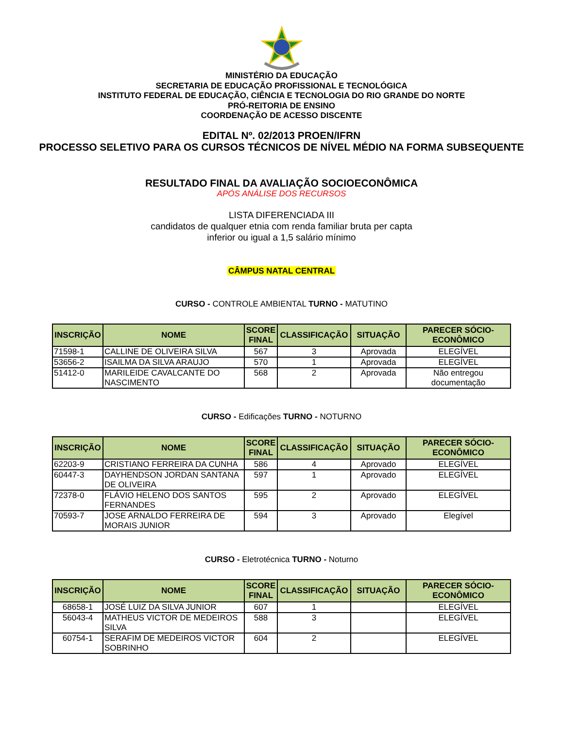MINISTÉRIO DA EDUCAÇÃO
SECRETARIA DE EDUCAÇÃO PROFISSIONAL E TECNOLÓGICA
INSTITUTO FEDERAL DE EDUCAÇÃO, CIÊNCIA E TECNOLOGIA DO RIO GRANDE DO NORTE
PRÓ-REITORIA DE ENSINO
COORDENAÇÃO DE ACESSO DISCENTE
EDITAL Nº. 02/2013 PROEN/IFRN
PROCESSO SELETIVO PARA OS CURSOS TÉCNICOS DE NÍVEL MÉDIO NA FORMA SUBSEQUENTE
RESULTADO FINAL DA AVALIAÇÃO SOCIOECONÔMICA
APÓS ANÁLISE DOS RECURSOS
LISTA DIFERENCIADA III
candidatos de qualquer etnia com renda familiar bruta per capta
inferior ou igual a 1,5 salário mínimo
CÂMPUS NATAL CENTRAL
CURSO - CONTROLE AMBIENTAL TURNO - MATUTINO
| INSCRIÇÃO | NOME | SCORE FINAL | CLASSIFICAÇÃO | SITUAÇÃO | PARECER SÓCIO-ECONÔMICO |
| --- | --- | --- | --- | --- | --- |
| 71598-1 | CALLINE DE OLIVEIRA SILVA | 567 | 3 | Aprovada | ELEGÍVEL |
| 53656-2 | ISAILMA DA SILVA ARAUJO | 570 | 1 | Aprovada | ELEGÍVEL |
| 51412-0 | MARILEIDE CAVALCANTE DO NASCIMENTO | 568 | 2 | Aprovada | Não entregou documentação |
CURSO - Edificações TURNO - NOTURNO
| INSCRIÇÃO | NOME | SCORE FINAL | CLASSIFICAÇÃO | SITUAÇÃO | PARECER SÓCIO-ECONÔMICO |
| --- | --- | --- | --- | --- | --- |
| 62203-9 | CRISTIANO FERREIRA DA CUNHA | 586 | 4 | Aprovado | ELEGÍVEL |
| 60447-3 | DAYHENDSON JORDAN SANTANA DE OLIVEIRA | 597 | 1 | Aprovado | ELEGÍVEL |
| 72378-0 | FLÁVIO HELENO DOS SANTOS FERNANDES | 595 | 2 | Aprovado | ELEGÍVEL |
| 70593-7 | JOSE ARNALDO FERREIRA DE MORAIS JUNIOR | 594 | 3 | Aprovado | Elegível |
CURSO - Eletrotécnica TURNO - Noturno
| INSCRIÇÃO | NOME | SCORE FINAL | CLASSIFICAÇÃO | SITUAÇÃO | PARECER SÓCIO-ECONÔMICO |
| --- | --- | --- | --- | --- | --- |
| 68658-1 | JOSÉ LUIZ DA SILVA JUNIOR | 607 | 1 | | ELEGÍVEL |
| 56043-4 | MATHEUS VICTOR DE MEDEIROS SILVA | 588 | 3 | | ELEGÍVEL |
| 60754-1 | SERAFIM DE MEDEIROS VICTOR SOBRINHO | 604 | 2 | | ELEGÍVEL |